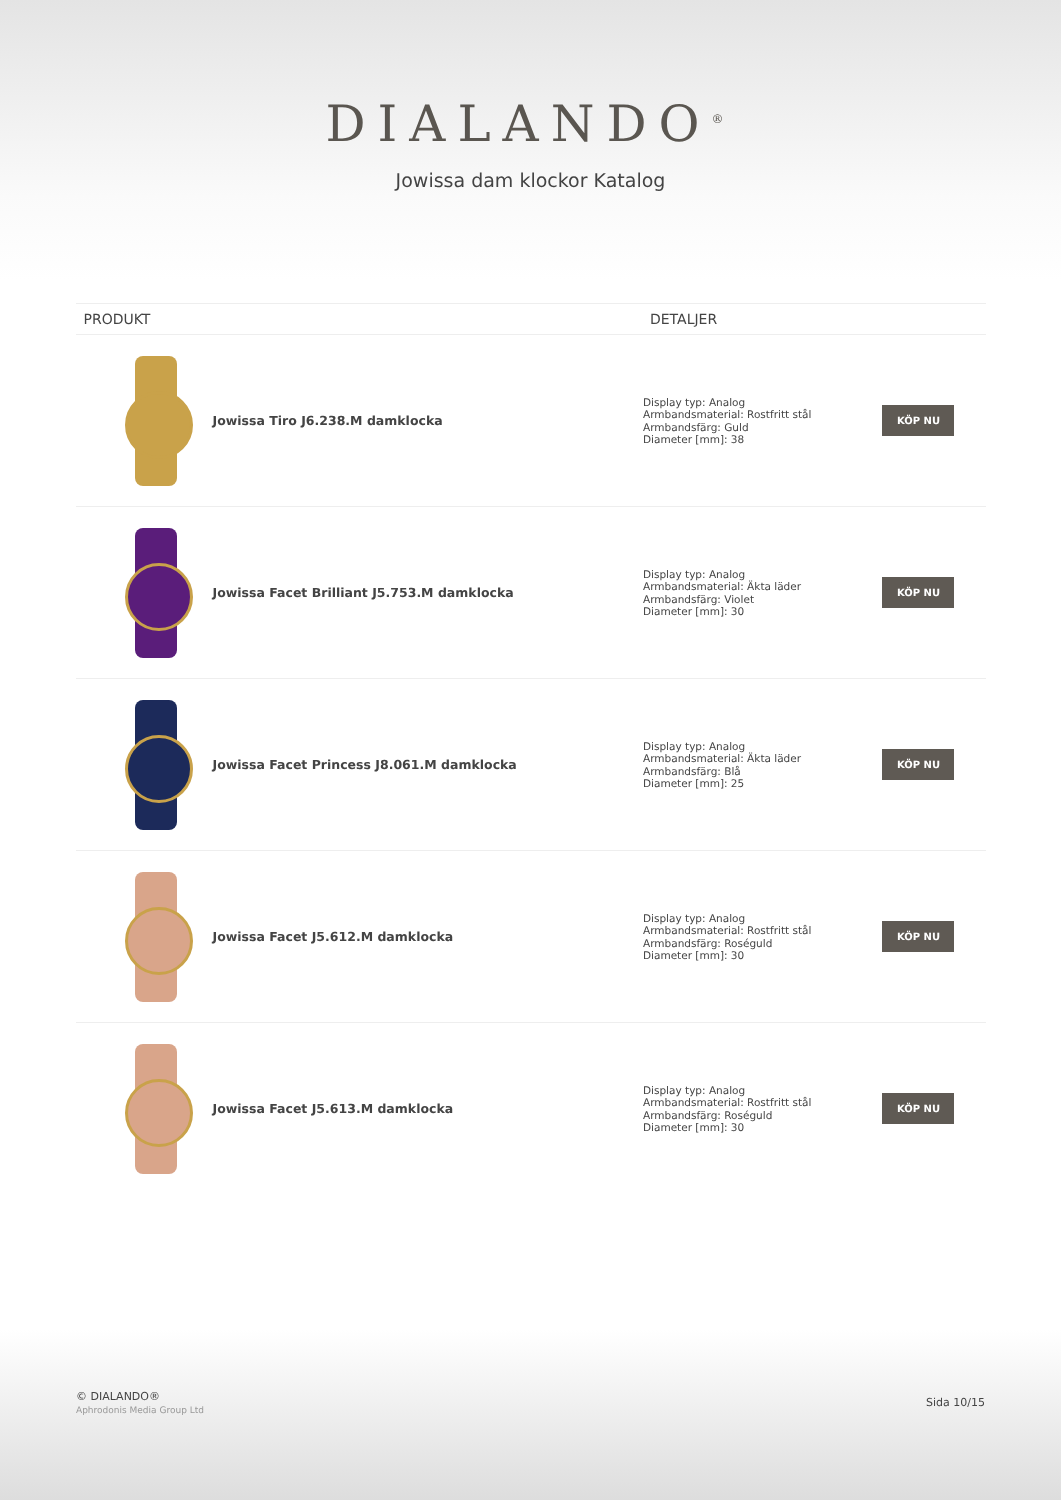DIALANDO<sup>®</sup>
Jowissa dam klockor Katalog
| PRODUKT | | DETALJER | |
| --- | --- | --- | --- |
| | Jowissa Tiro J6.238.M damklocka | Display typ: Analog Armbandsmaterial: Rostfritt stål Armbandsfärg: Guld Diameter [mm]: 38 | KÖP NU |
| | Jowissa Facet Brilliant J5.753.M damklocka | Display typ: Analog Armbandsmaterial: Äkta läder Armbandsfärg: Violet Diameter [mm]: 30 | KÖP NU |
| | Jowissa Facet Princess J8.061.M damklocka | Display typ: Analog Armbandsmaterial: Äkta läder Armbandsfärg: Blå Diameter [mm]: 25 | KÖP NU |
| | Jowissa Facet J5.612.M damklocka | Display typ: Analog Armbandsmaterial: Rostfritt stål Armbandsfärg: Roséguld Diameter [mm]: 30 | KÖP NU |
| | Jowissa Facet J5.613.M damklocka | Display typ: Analog Armbandsmaterial: Rostfritt stål Armbandsfärg: Roséguld Diameter [mm]: 30 | KÖP NU |
© DIALANDO®
Aphrodonis Media Group Ltd
Sida 10/15